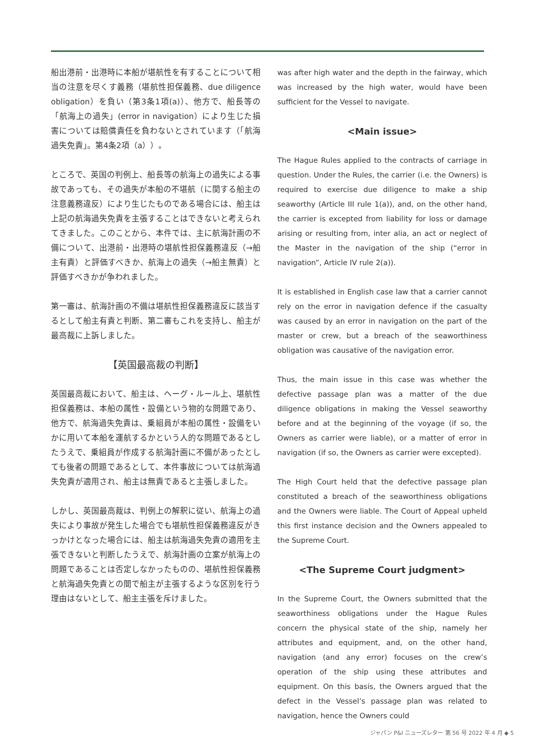船出港前・出港時に本船が堪航性を有することについて相当の注意を尽くす義務（堪航性担保義務、due diligence obligation）を負い（第3条1項(a)）、他方で、船長等の「航海上の過失」(error in navigation）により生じた損害については賠償責任を負わないとされています（「航海過失免責」。第4条2項（a））。
ところで、英国の判例上、船長等の航海上の過失による事故であっても、その過失が本船の不堪航（に関する船主の注意義務違反）により生じたものである場合には、船主は上記の航海過失免責を主張することはできないと考えられてきました。このことから、本件では、主に航海計画の不備について、出港前・出港時の堪航性担保義務違反（→船主有責）と評価すべきか、航海上の過失（→船主無責）と評価すべきかが争われました。
第一審は、航海計画の不備は堪航性担保義務違反に該当するとして船主有責と判断、第二審もこれを支持し、船主が最高裁に上訴しました。
【英国最高裁の判断】
英国最高裁において、船主は、ヘーグ・ルール上、堪航性担保義務は、本船の属性・設備という物的な問題であり、他方で、航海過失免責は、乗組員が本船の属性・設備をいかに用いて本船を運航するかという人的な問題であるとしたうえで、乗組員が作成する航海計画に不備があったとしても後者の問題であるとして、本件事故については航海過失免責が適用され、船主は無責であると主張しました。
しかし、英国最高裁は、判例上の解釈に従い、航海上の過失により事故が発生した場合でも堪航性担保義務違反がきっかけとなった場合には、船主は航海過失免責の適用を主張できないと判断したうえで、航海計画の立案が航海上の問題であることは否定しなかったものの、堪航性担保義務と航海過失免責との間で船主が主張するような区別を行う理由はないとして、船主主張を斥けました。
was after high water and the depth in the fairway, which was increased by the high water, would have been sufficient for the Vessel to navigate.
<Main issue>
The Hague Rules applied to the contracts of carriage in question. Under the Rules, the carrier (i.e. the Owners) is required to exercise due diligence to make a ship seaworthy (Article III rule 1(a)), and, on the other hand, the carrier is excepted from liability for loss or damage arising or resulting from, inter alia, an act or neglect of the Master in the navigation of the ship (“error in navigation”, Article IV rule 2(a)).
It is established in English case law that a carrier cannot rely on the error in navigation defence if the casualty was caused by an error in navigation on the part of the master or crew, but a breach of the seaworthiness obligation was causative of the navigation error.
Thus, the main issue in this case was whether the defective passage plan was a matter of the due diligence obligations in making the Vessel seaworthy before and at the beginning of the voyage (if so, the Owners as carrier were liable), or a matter of error in navigation (if so, the Owners as carrier were excepted).
The High Court held that the defective passage plan constituted a breach of the seaworthiness obligations and the Owners were liable. The Court of Appeal upheld this first instance decision and the Owners appealed to the Supreme Court.
<The Supreme Court judgment>
In the Supreme Court, the Owners submitted that the seaworthiness obligations under the Hague Rules concern the physical state of the ship, namely her attributes and equipment, and, on the other hand, navigation (and any error) focuses on the crew’s operation of the ship using these attributes and equipment. On this basis, the Owners argued that the defect in the Vessel’s passage plan was related to navigation, hence the Owners could
ジャパン P&I ニューズレター 第 56 号 2022 年 4 月 ◆ 5